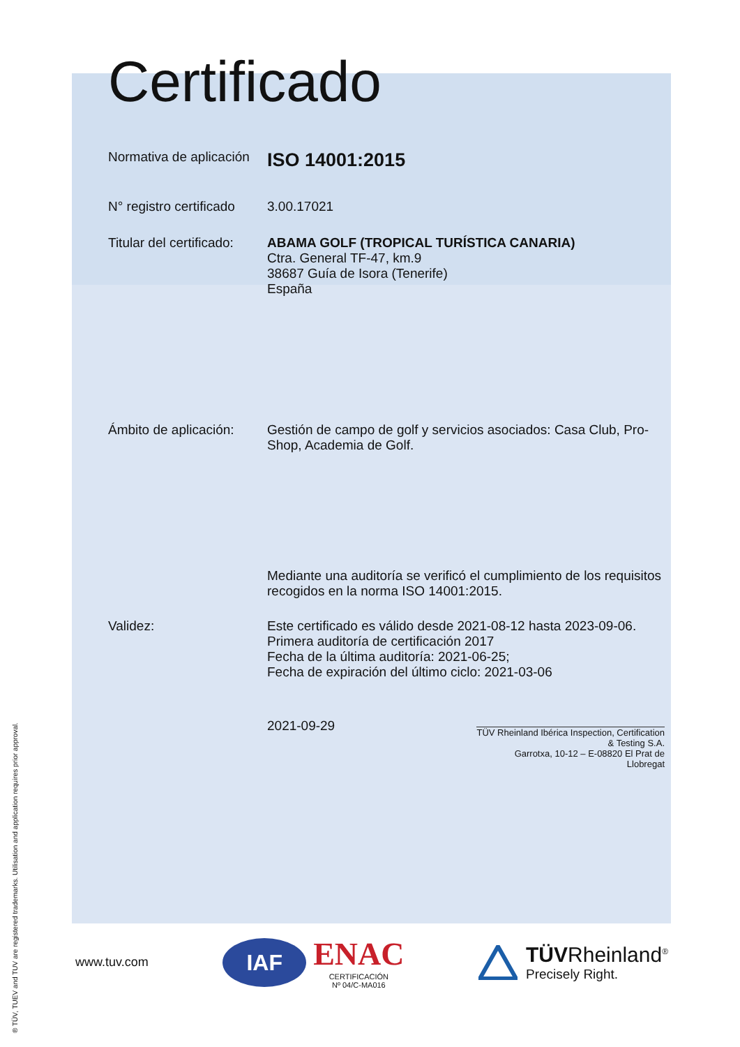Certificado
Normativa de aplicación
ISO 14001:2015
N° registro certificado
3.00.17021
Titular del certificado:
ABAMA GOLF (TROPICAL TURÍSTICA CANARIA)
Ctra. General TF-47, km.9
38687 Guía de Isora (Tenerife)
España
Ámbito de aplicación:
Gestión de campo de golf y servicios asociados: Casa Club, Pro-Shop, Academia de Golf.
Mediante una auditoría se verificó el cumplimiento de los requisitos recogidos en la norma ISO 14001:2015.
Validez: Este certificado es válido desde 2021-08-12 hasta 2023-09-06.
Primera auditoría de certificación 2017
Fecha de la última auditoría: 2021-06-25;
Fecha de expiración del último ciclo: 2021-03-06
2021-09-29
TÜV Rheinland Ibérica Inspection, Certification & Testing S.A.
Garrotxa, 10-12 – E-08820 El Prat de Llobregat
® TÜV, TUEV and TUV are registered trademarks. Utilisation and application requires prior approval.
www.tuv.com
IAF
ENAC
CERTIFICACIÓN
Nº 04/C-MA016
TÜVRheinland<sup>®</sup>
Precisely Right.